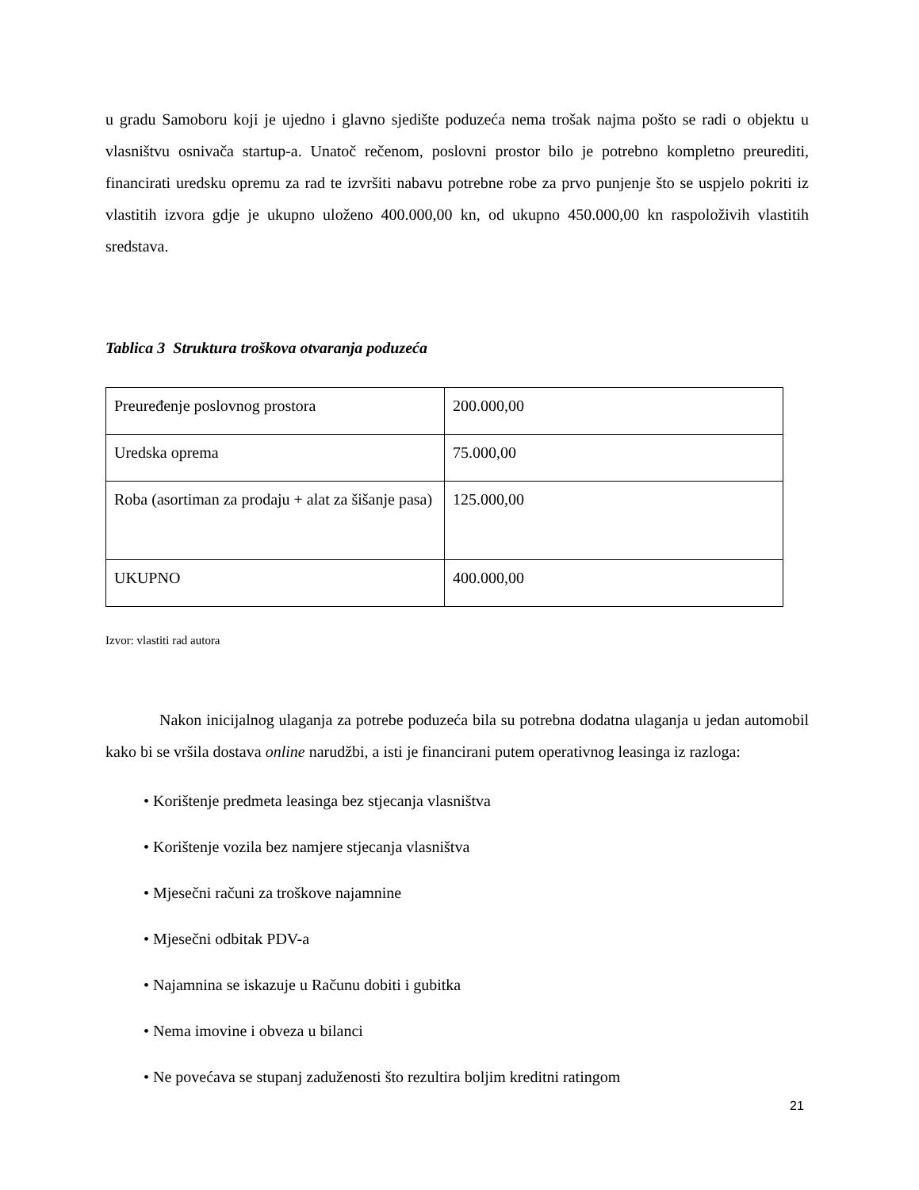u gradu Samoboru koji je ujedno i glavno sjedište poduzeća nema trošak najma pošto se radi o objektu u vlasništvu osnivača startup-a. Unatoč rečenom, poslovni prostor bilo je potrebno kompletno preurediti, financirati uredsku opremu za rad te izvršiti nabavu potrebne robe za prvo punjenje što se uspjelo pokriti iz vlastitih izvora gdje je ukupno uloženo 400.000,00 kn, od ukupno 450.000,00 kn raspoloživih vlastitih sredstava.
Tablica 3 Struktura troškova otvaranja poduzeća
| Preuređenje poslovnog prostora | 200.000,00 |
| Uredska oprema | 75.000,00 |
| Roba (asortiman za prodaju + alat za šišanje pasa) | 125.000,00 |
| UKUPNO | 400.000,00 |
Izvor: vlastiti rad autora
Nakon inicijalnog ulaganja za potrebe poduzeća bila su potrebna dodatna ulaganja u jedan automobil kako bi se vršila dostava online narudžbi, a isti je financirani putem operativnog leasinga iz razloga:
• Korištenje predmeta leasinga bez stjecanja vlasništva
• Korištenje vozila bez namjere stjecanja vlasništva
• Mjesečni računi za troškove najamnine
• Mjesečni odbitak PDV-a
• Najamnina se iskazuje u Računu dobiti i gubitka
• Nema imovine i obveza u bilanci
• Ne povećava se stupanj zaduženosti što rezultira boljim kreditni ratingom
21